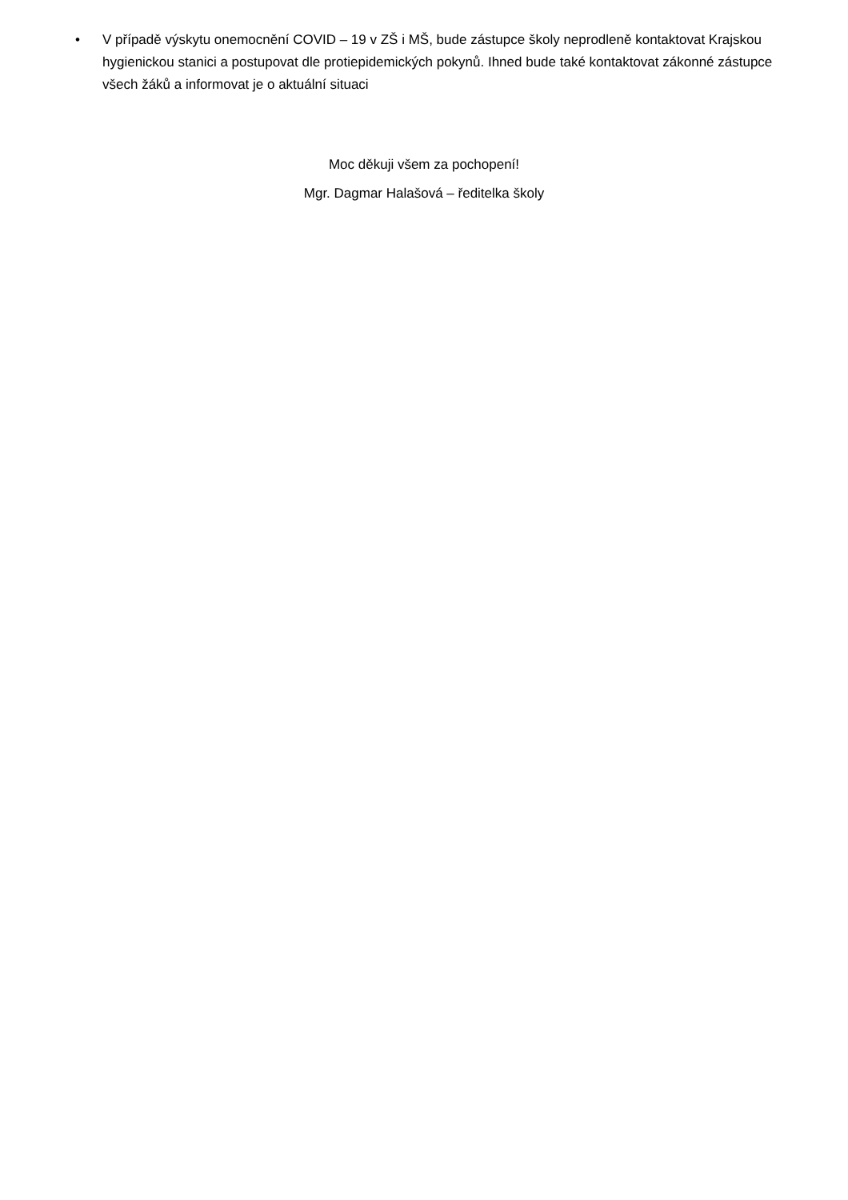• V případě výskytu onemocnění COVID – 19 v ZŠ i MŠ, bude zástupce školy neprodleně kontaktovat Krajskou hygienickou stanici a postupovat dle protiepidemických pokynů. Ihned bude také kontaktovat zákonné zástupce všech žáků a informovat je o aktuální situaci
Moc děkuji všem za pochopení!
Mgr. Dagmar Halašová – ředitelka školy